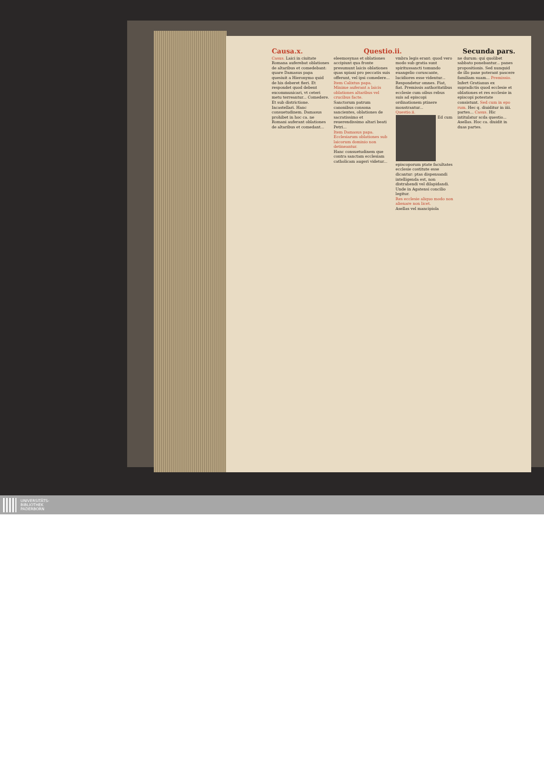Causa.x. Questio.ii. Secunda pars.
Casus. Laici in ciuitate Romana auferebat oblationes de altaribus et comedebant: quare Damasus papa quesiuit a Hieronymo quid de his deberet fieri. Et respondet quod debent excommunicari, vt ceteri metu terreantur... Comedere. Et sub districtione. Incastellari. Hanc consuetudinem. Damasus prohibet in hoc ca. ne Romani auferant oblationes de altaribus et comedant...
eleemosynas et oblationes accipiunt qua fronte presumunt laicis oblationes quas xpiani pro peccatis suis offerunt, vel ipsi comedere...
Item Calixtus papa.
Minime auferant a laicis oblationes altaribus vel crucibus facte.
Sanctorum patrum canonibus consona sancientes, oblationes de sacratissimo et reuerendissimo altari beati Petri...
Item Damasus papa.
Ecclesiarum oblationes sub laicorum dominio non detineantur.
Hanc consuetudinem que contra sanctam ecclesiam catholicam augeri videtur...
vmbra legis erant: quod vero modo sub gratia sunt spiritussancti tomundo euangelio coruscante, lucidiores esse videntur... Respondetur omnes. Fiat, fiat. Premissis authoritatibus ecclesie cum oibus rebus suis ad episcopi ordinationem ptinere monstrantur...
Questio.ii.
Ed cum episcoporum ptate facultates ecclesie costitute esse dicantur: ptas dispensandi intelligenda est, non distrahendi vel dilapidandi. Unde in Agatensi concilio legitur.
Res ecclesie aliquo modo non alienare non licet.
Asellas vel mancipiola
ne durum: qui quolibet sabbato ponebantur... panes propositionis. Sed nunquid de illo pane poterant pascere familiam suam... Premissio. Infert Gratianus ex supradictis quod ecclesie et oblationes et res ecclesie in episcopi potestate consistunt. Sed cum in epo rum. Hec q. diuiditur in iiii. partes... Casus. Hic intitulatur scda questio... Asellas. Hoc ca. diuidit in duas partes.
UNIVERSITÄTS-
BIBLIOTHEK
PADERBORN